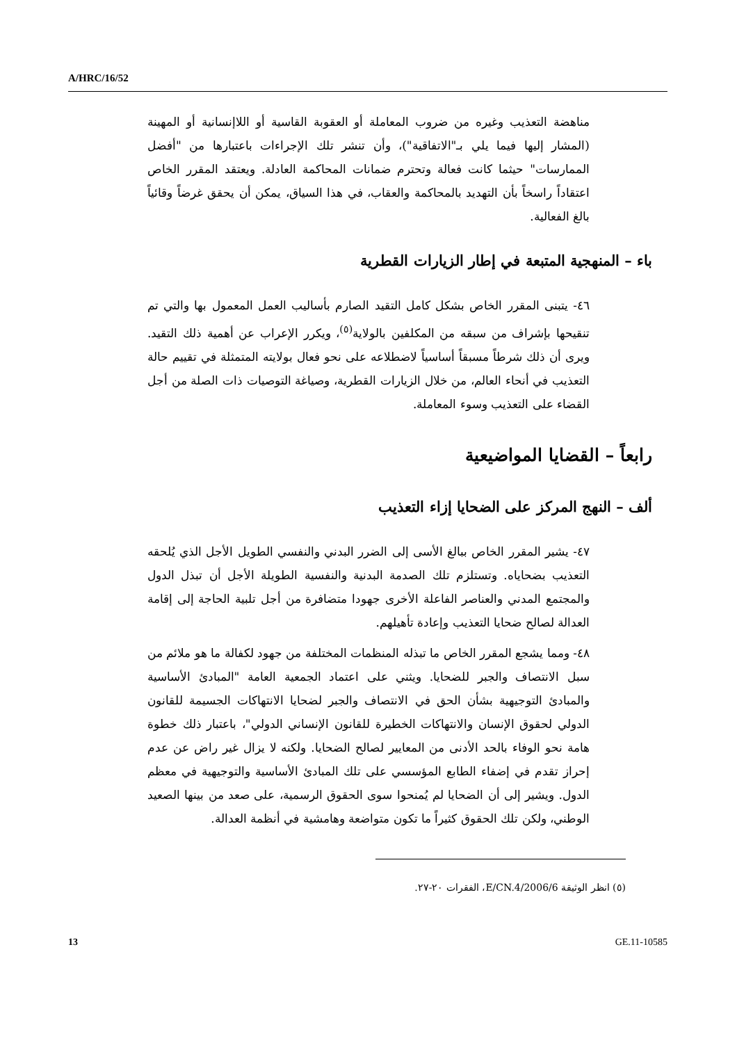A/HRC/16/52
مناهضة التعذيب وغيره من ضروب المعاملة أو العقوبة القاسية أو اللاإنسانية أو المهينة (المشار إليها فيما يلي بـ"الاتفاقية")، وأن تنشر تلك الإجراءات باعتبارها من "أفضل الممارسات" حيثما كانت فعالة وتحترم ضمانات المحاكمة العادلة. ويعتقد المقرر الخاص اعتقاداً راسخاً بأن التهديد بالمحاكمة والعقاب، في هذا السياق، يمكن أن يحقق غرضاً وقائياً بالغ الفعالية.
باء – المنهجية المتبعة في إطار الزيارات القطرية
٤٦- يتبنى المقرر الخاص بشكل كامل التقيد الصارم بأساليب العمل المعمول بها والتي تم تنقيحها بإشراف من سبقه من المكلفين بالولاية<sup>(٥)</sup>، ويكرر الإعراب عن أهمية ذلك التقيد. ويرى أن ذلك شرطاً مسبقاً أساسياً لاضطلاعه على نحو فعال بولايته المتمثلة في تقييم حالة التعذيب في أنحاء العالم، من خلال الزيارات القطرية، وصياغة التوصيات ذات الصلة من أجل القضاء على التعذيب وسوء المعاملة.
رابعاً – القضايا المواضيعية
ألف – النهج المركز على الضحايا إزاء التعذيب
٤٧- يشير المقرر الخاص ببالغ الأسى إلى الضرر البدني والنفسي الطويل الأجل الذي يُلحقه التعذيب بضحاياه. وتستلزم تلك الصدمة البدنية والنفسية الطويلة الأجل أن تبذل الدول والمجتمع المدني والعناصر الفاعلة الأخرى جهودا متضافرة من أجل تلبية الحاجة إلى إقامة العدالة لصالح ضحايا التعذيب وإعادة تأهيلهم.
٤٨- ومما يشجع المقرر الخاص ما تبذله المنظمات المختلفة من جهود لكفالة ما هو ملائم من سبل الانتصاف والجبر للضحايا. ويثني على اعتماد الجمعية العامة "المبادئ الأساسية والمبادئ التوجيهية بشأن الحق في الانتصاف والجبر لضحايا الانتهاكات الجسيمة للقانون الدولي لحقوق الإنسان والانتهاكات الخطيرة للقانون الإنساني الدولي"، باعتبار ذلك خطوة هامة نحو الوفاء بالحد الأدنى من المعايير لصالح الضحايا. ولكنه لا يزال غير راض عن عدم إحراز تقدم في إضفاء الطابع المؤسسي على تلك المبادئ الأساسية والتوجيهية في معظم الدول. ويشير إلى أن الضحايا لم يُمنحوا سوى الحقوق الرسمية، على صعد من بينها الصعيد الوطني، ولكن تلك الحقوق كثيراً ما تكون متواضعة وهامشية في أنظمة العدالة.
(٥) انظر الوثيقة E/CN.4/2006/6، الفقرات ٢٠-٢٧.
13 GE.11-10585